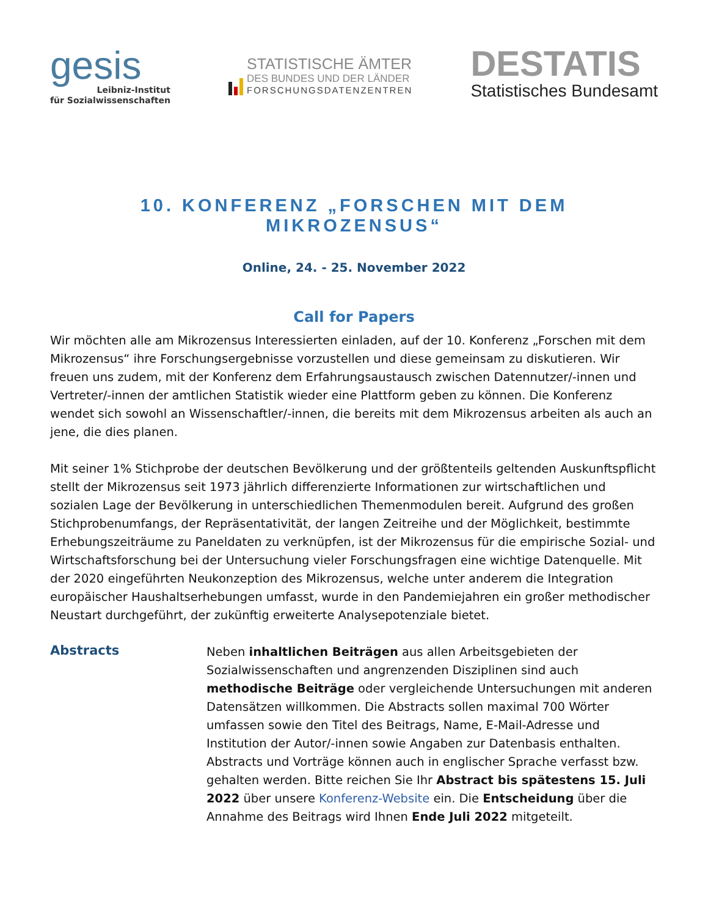gesis
Leibniz-Institut
für Sozialwissenschaften
STATISTISCHE ÄMTER
DES BUNDES UND DER LÄNDER
FORSCHUNGSDATENZENTREN
DESTATIS
Statistisches Bundesamt
10. KONFERENZ „FORSCHEN MIT DEM MIKROZENSUS“
Online, 24. - 25. November 2022
Call for Papers
Wir möchten alle am Mikrozensus Interessierten einladen, auf der 10. Konferenz „Forschen mit dem Mikrozensus“ ihre Forschungsergebnisse vorzustellen und diese gemeinsam zu diskutieren. Wir freuen uns zudem, mit der Konferenz dem Erfahrungsaustausch zwischen Datennutzer/-innen und Vertreter/-innen der amtlichen Statistik wieder eine Plattform geben zu können. Die Konferenz wendet sich sowohl an Wissenschaftler/-innen, die bereits mit dem Mikrozensus arbeiten als auch an jene, die dies planen.
Mit seiner 1% Stichprobe der deutschen Bevölkerung und der größtenteils geltenden Auskunftspflicht stellt der Mikrozensus seit 1973 jährlich differenzierte Informationen zur wirtschaftlichen und sozialen Lage der Bevölkerung in unterschiedlichen Themenmodulen bereit. Aufgrund des großen Stichprobenumfangs, der Repräsentativität, der langen Zeitreihe und der Möglichkeit, bestimmte Erhebungszeiträume zu Paneldaten zu verknüpfen, ist der Mikrozensus für die empirische Sozial- und Wirtschaftsforschung bei der Untersuchung vieler Forschungsfragen eine wichtige Datenquelle. Mit der 2020 eingeführten Neukonzeption des Mikrozensus, welche unter anderem die Integration europäischer Haushaltserhebungen umfasst, wurde in den Pandemiejahren ein großer methodischer Neustart durchgeführt, der zukünftig erweiterte Analysepotenziale bietet.
Abstracts
Neben inhaltlichen Beiträgen aus allen Arbeitsgebieten der Sozialwissenschaften und angrenzenden Disziplinen sind auch methodische Beiträge oder vergleichende Untersuchungen mit anderen Datensätzen willkommen. Die Abstracts sollen maximal 700 Wörter umfassen sowie den Titel des Beitrags, Name, E-Mail-Adresse und Institution der Autor/-innen sowie Angaben zur Datenbasis enthalten. Abstracts und Vorträge können auch in englischer Sprache verfasst bzw. gehalten werden. Bitte reichen Sie Ihr Abstract bis spätestens 15. Juli 2022 über unsere Konferenz-Website ein. Die Entscheidung über die Annahme des Beitrags wird Ihnen Ende Juli 2022 mitgeteilt.